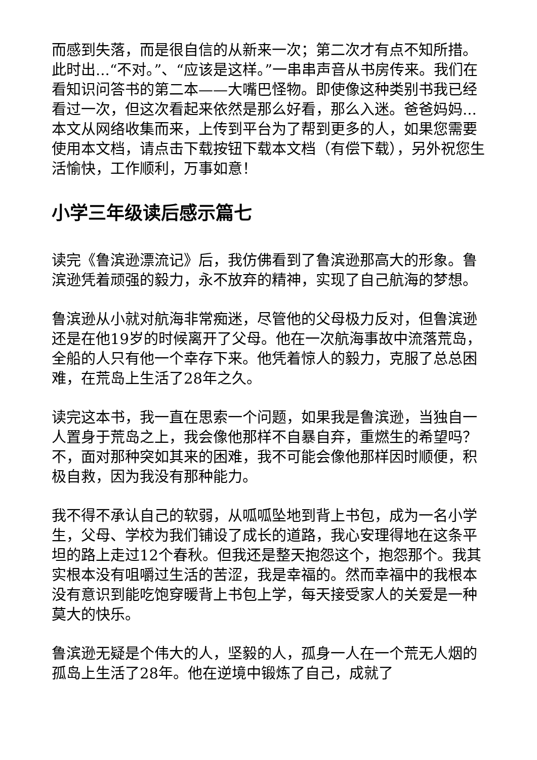而感到失落，而是很自信的从新来一次；第二次才有点不知所措。此时出...“不对。”、“应该是这样。”一串串声音从书房传来。我们在看知识问答书的第二本——大嘴巴怪物。即使像这种类别书我已经看过一次，但这次看起来依然是那么好看，那么入迷。爸爸妈妈...本文从网络收集而来，上传到平台为了帮到更多的人，如果您需要使用本文档，请点击下载按钮下载本文档（有偿下载），另外祝您生活愉快，工作顺利，万事如意！
小学三年级读后感示篇七
读完《鲁滨逊漂流记》后，我仿佛看到了鲁滨逊那高大的形象。鲁滨逊凭着顽强的毅力，永不放弃的精神，实现了自己航海的梦想。
鲁滨逊从小就对航海非常痴迷，尽管他的父母极力反对，但鲁滨逊还是在他19岁的时候离开了父母。他在一次航海事故中流落荒岛，全船的人只有他一个幸存下来。他凭着惊人的毅力，克服了总总困难，在荒岛上生活了28年之久。
读完这本书，我一直在思索一个问题，如果我是鲁滨逊，当独自一人置身于荒岛之上，我会像他那样不自暴自弃，重燃生的希望吗？不，面对那种突如其来的困难，我不可能会像他那样因时顺便，积极自救，因为我没有那种能力。
我不得不承认自己的软弱，从呱呱坠地到背上书包，成为一名小学生，父母、学校为我们铺设了成长的道路，我心安理得地在这条平坦的路上走过12个春秋。但我还是整天抱怨这个，抱怨那个。我其实根本没有咀嚼过生活的苦涩，我是幸福的。然而幸福中的我根本没有意识到能吃饱穿暖背上书包上学，每天接受家人的关爱是一种莫大的快乐。
鲁滨逊无疑是个伟大的人，坚毅的人，孤身一人在一个荒无人烟的孤岛上生活了28年。他在逆境中锻炼了自己，成就了